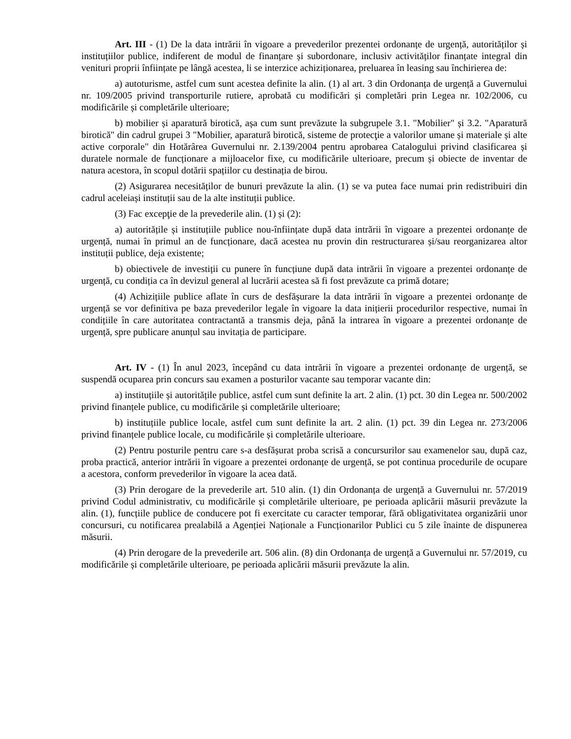Art. III - (1) De la data intrării în vigoare a prevederilor prezentei ordonanțe de urgență, autorităților și instituțiilor publice, indiferent de modul de finanțare și subordonare, inclusiv activităților finanțate integral din venituri proprii înființate pe lângă acestea, li se interzice achiziționarea, preluarea în leasing sau închirierea de:
a) autoturisme, astfel cum sunt acestea definite la alin. (1) al art. 3 din Ordonanța de urgență a Guvernului nr. 109/2005 privind transporturile rutiere, aprobată cu modificări și completări prin Legea nr. 102/2006, cu modificările și completările ulterioare;
b) mobilier și aparatură birotică, așa cum sunt prevăzute la subgrupele 3.1. "Mobilier" și 3.2. "Aparatură birotică" din cadrul grupei 3 "Mobilier, aparatură birotică, sisteme de protecţie a valorilor umane și materiale și alte active corporale" din Hotărârea Guvernului nr. 2.139/2004 pentru aprobarea Catalogului privind clasificarea și duratele normale de funcționare a mijloacelor fixe, cu modificările ulterioare, precum și obiecte de inventar de natura acestora, în scopul dotării spațiilor cu destinația de birou.
(2) Asigurarea necesităților de bunuri prevăzute la alin. (1) se va putea face numai prin redistribuiri din cadrul aceleiași instituții sau de la alte instituții publice.
(3) Fac excepţie de la prevederile alin. (1) și (2):
a) autoritățile și instituțiile publice nou-înființate după data intrării în vigoare a prezentei ordonanțe de urgență, numai în primul an de funcționare, dacă acestea nu provin din restructurarea și/sau reorganizarea altor instituții publice, deja existente;
b) obiectivele de investiții cu punere în funcțiune după data intrării în vigoare a prezentei ordonanțe de urgență, cu condiția ca în devizul general al lucrării acestea să fi fost prevăzute ca primă dotare;
(4) Achizițiile publice aflate în curs de desfășurare la data intrării în vigoare a prezentei ordonanțe de urgență se vor definitiva pe baza prevederilor legale în vigoare la data inițierii procedurilor respective, numai în condițiile în care autoritatea contractantă a transmis deja, până la intrarea în vigoare a prezentei ordonanțe de urgență, spre publicare anunțul sau invitația de participare.
Art. IV - (1) În anul 2023, începând cu data intrării în vigoare a prezentei ordonanțe de urgență, se suspendă ocuparea prin concurs sau examen a posturilor vacante sau temporar vacante din:
a) instituțiile și autoritățile publice, astfel cum sunt definite la art. 2 alin. (1) pct. 30 din Legea nr. 500/2002 privind finanțele publice, cu modificările și completările ulterioare;
b) instituțiile publice locale, astfel cum sunt definite la art. 2 alin. (1) pct. 39 din Legea nr. 273/2006 privind finanțele publice locale, cu modificările și completările ulterioare.
(2) Pentru posturile pentru care s-a desfășurat proba scrisă a concursurilor sau examenelor sau, după caz, proba practică, anterior intrării în vigoare a prezentei ordonanțe de urgență, se pot continua procedurile de ocupare a acestora, conform prevederilor în vigoare la acea dată.
(3) Prin derogare de la prevederile art. 510 alin. (1) din Ordonanța de urgență a Guvernului nr. 57/2019 privind Codul administrativ, cu modificările și completările ulterioare, pe perioada aplicării măsurii prevăzute la alin. (1), funcțiile publice de conducere pot fi exercitate cu caracter temporar, fără obligativitatea organizării unor concursuri, cu notificarea prealabilă a Agenției Naționale a Funcționarilor Publici cu 5 zile înainte de dispunerea măsurii.
(4) Prin derogare de la prevederile art. 506 alin. (8) din Ordonanța de urgență a Guvernului nr. 57/2019, cu modificările și completările ulterioare, pe perioada aplicării măsurii prevăzute la alin.